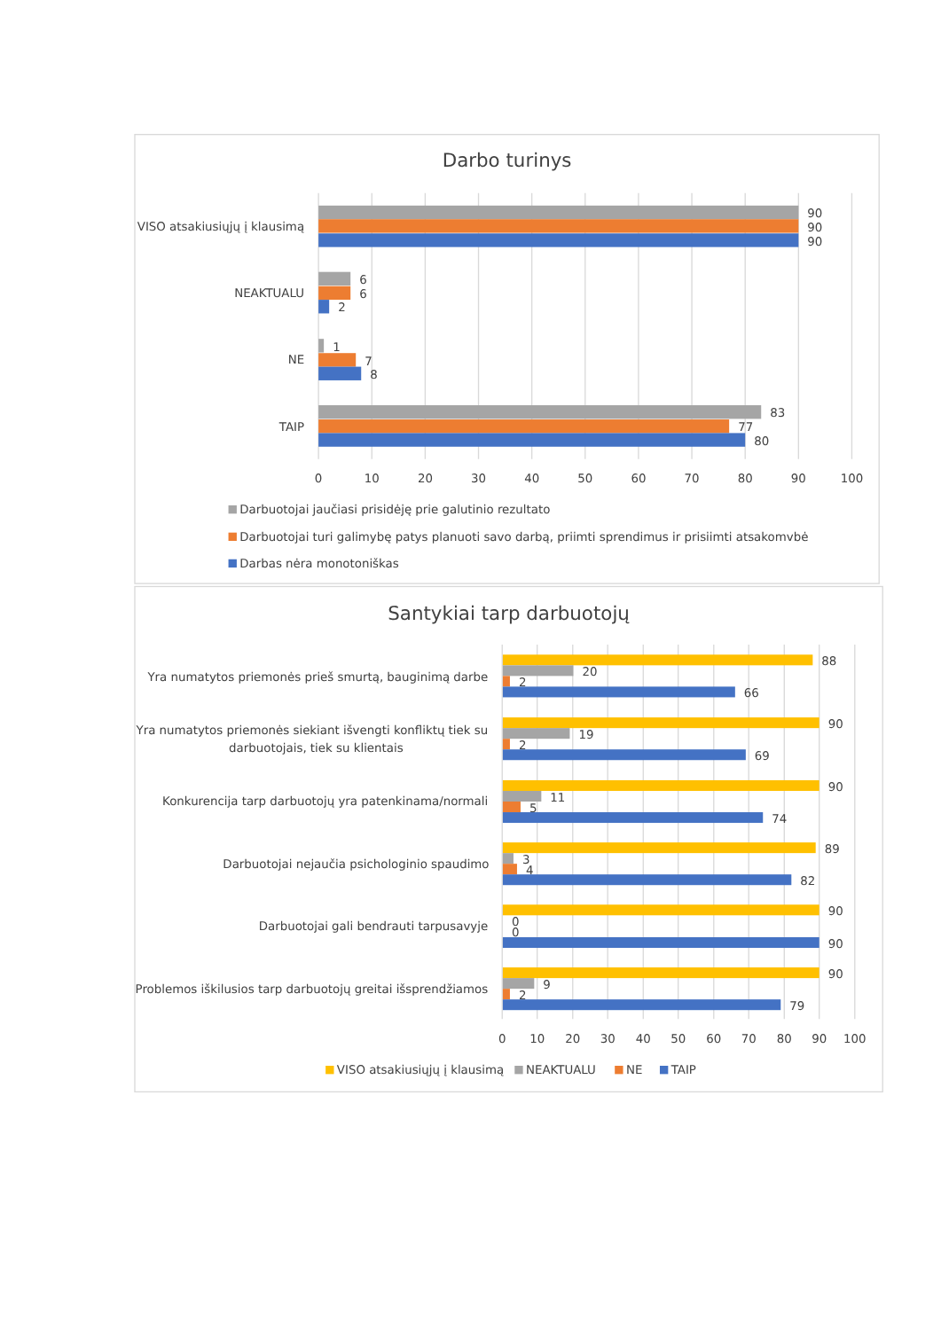Darbo turinys
VISO atsakiusiųjų į klausimą
90
90
90
NEAKTUALU
6
6
2
NE
1
7
8
TAIP
83
77
80
0
10
20
30
40
50
60
70
80
90
100
Darbuotojai jaučiasi prisidėję prie galutinio rezultato
Darbuotojai turi galimybę patys planuoti savo darbą, priimti sprendimus ir prisiimti atsakomvbė
Darbas nėra monotoniškas
Santykiai tarp darbuotojų
Yra numatytos priemonės prieš smurtą, bauginimą darbe
88
20
2
66
Yra numatytos priemonės siekiant išvengti konfliktų tiek su
darbuotojais, tiek su klientais
90
19
2
69
Konkurencija tarp darbuotojų yra patenkinama/normali
90
11
5
74
Darbuotojai nejaučia psichologinio spaudimo
89
3
4
82
Darbuotojai gali bendrauti tarpusavyje
90
0
0
90
Problemos iškilusios tarp darbuotojų greitai išsprendžiamos
90
9
2
79
0
10
20
30
40
50
60
70
80
90
100
VISO atsakiusiųjų į klausimą
NEAKTUALU
NE
TAIP